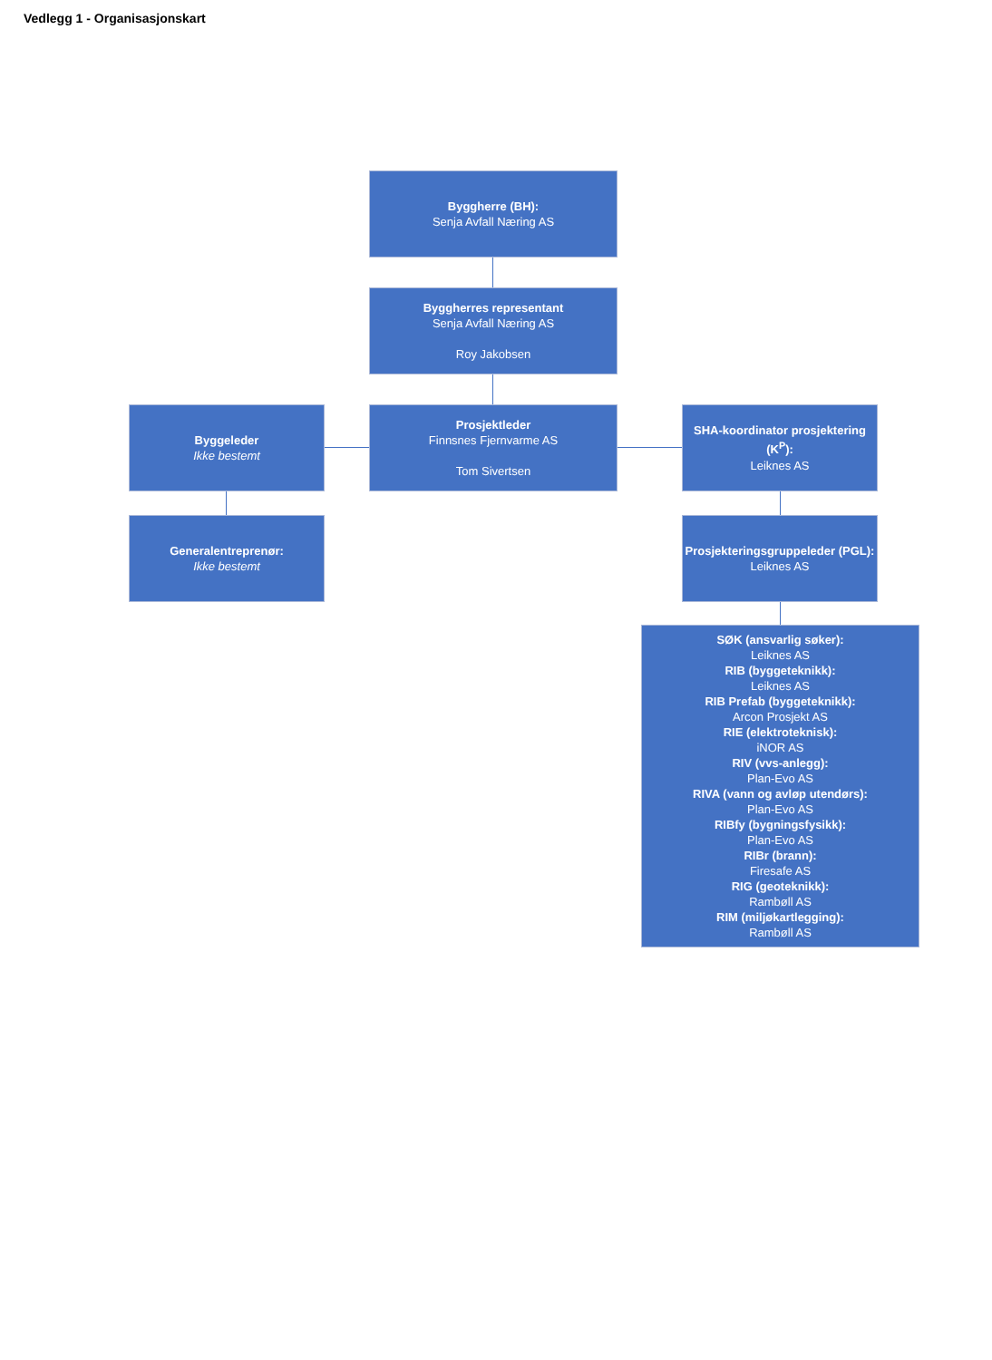Vedlegg 1 - Organisasjonskart
Byggherre (BH):
Senja Avfall Næring AS
Byggherres representant
Senja Avfall Næring AS
Roy Jakobsen
Byggeleder
Ikke bestemt
Prosjektleder
Finnsnes Fjernvarme AS
Tom Sivertsen
SHA-koordinator prosjektering (K<sup>P</sup>):
Leiknes AS
Generalentreprenør:
Ikke bestemt
Prosjekteringsgruppeleder (PGL):
Leiknes AS
SØK (ansvarlig søker):
Leiknes AS
RIB (byggeteknikk):
Leiknes AS
RIB Prefab (byggeteknikk):
Arcon Prosjekt AS
RIE (elektroteknisk):
iNOR AS
RIV (vvs-anlegg):
Plan-Evo AS
RIVA (vann og avløp utendørs):
Plan-Evo AS
RIBfy (bygningsfysikk):
Plan-Evo AS
RIBr (brann):
Firesafe AS
RIG (geoteknikk):
Rambøll AS
RIM (miljøkartlegging):
Rambøll AS